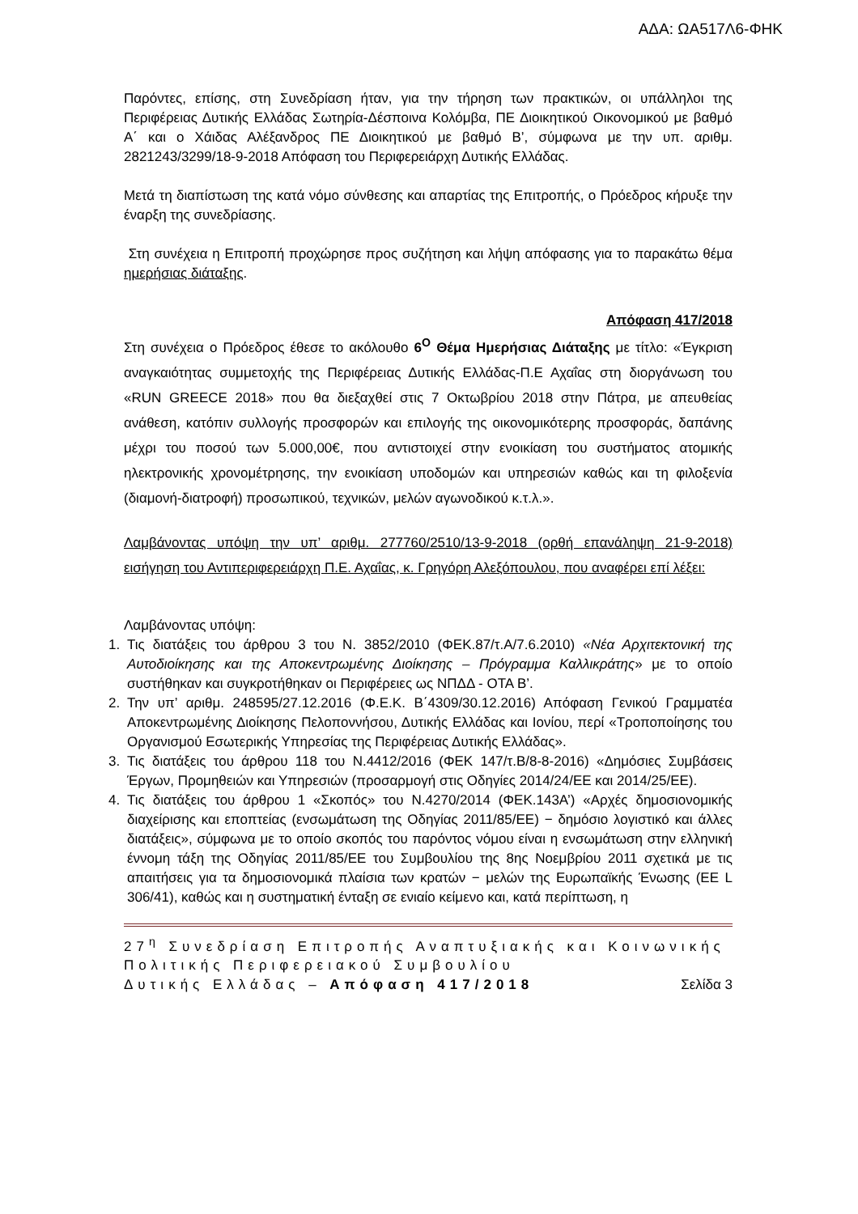ΑΔΑ: ΩΑ517Λ6-ΦΗΚ
Παρόντες, επίσης, στη Συνεδρίαση ήταν, για την τήρηση των πρακτικών, οι υπάλληλοι της Περιφέρειας Δυτικής Ελλάδας Σωτηρία-Δέσποινα Κολόμβα, ΠΕ Διοικητικού Οικονομικού με βαθμό Α΄ και ο Χάιδας Αλέξανδρος ΠΕ Διοικητικού με βαθμό Β’, σύμφωνα με την υπ. αριθμ. 2821243/3299/18-9-2018 Απόφαση του Περιφερειάρχη Δυτικής Ελλάδας.
Μετά τη διαπίστωση της κατά νόμο σύνθεσης και απαρτίας της Επιτροπής, ο Πρόεδρος κήρυξε την έναρξη της συνεδρίασης.
Στη συνέχεια η Επιτροπή προχώρησε προς συζήτηση και λήψη απόφασης για το παρακάτω θέμα ημερήσιας διάταξης.
Απόφαση 417/2018
Στη συνέχεια ο Πρόεδρος έθεσε το ακόλουθο 6<sup>Ο</sup> Θέμα Ημερήσιας Διάταξης με τίτλο: «Έγκριση αναγκαιότητας συμμετοχής της Περιφέρειας Δυτικής Ελλάδας-Π.Ε Αχαΐας στη διοργάνωση του «RUN GREECE 2018» που θα διεξαχθεί στις 7 Οκτωβρίου 2018 στην Πάτρα, με απευθείας ανάθεση, κατόπιν συλλογής προσφορών και επιλογής της οικονομικότερης προσφοράς, δαπάνης μέχρι του ποσού των 5.000,00€, που αντιστοιχεί στην ενοικίαση του συστήματος ατομικής ηλεκτρονικής χρονομέτρησης, την ενοικίαση υποδομών και υπηρεσιών καθώς και τη φιλοξενία (διαμονή-διατροφή) προσωπικού, τεχνικών, μελών αγωνοδικού κ.τ.λ.».
Λαμβάνοντας υπόψη την υπ’ αριθμ. 277760/2510/13-9-2018 (ορθή επανάληψη 21-9-2018) εισήγηση του Αντιπεριφερειάρχη Π.Ε. Αχαΐας, κ. Γρηγόρη Αλεξόπουλου, που αναφέρει επί λέξει:
Λαμβάνοντας υπόψη:
1. Τις διατάξεις του άρθρου 3 του Ν. 3852/2010 (ΦΕΚ.87/τ.Α/7.6.2010) «Νέα Αρχιτεκτονική της Αυτοδιοίκησης και της Αποκεντρωμένης Διοίκησης – Πρόγραμμα Καλλικράτης» με το οποίο συστήθηκαν και συγκροτήθηκαν οι Περιφέρειες ως ΝΠΔΔ - ΟΤΑ Β’.
2. Την υπ’ αριθμ. 248595/27.12.2016 (Φ.Ε.Κ. Β΄4309/30.12.2016) Απόφαση Γενικού Γραμματέα Αποκεντρωμένης Διοίκησης Πελοποννήσου, Δυτικής Ελλάδας και Ιονίου, περί «Τροποποίησης του Οργανισμού Εσωτερικής Υπηρεσίας της Περιφέρειας Δυτικής Ελλάδας».
3. Τις διατάξεις του άρθρου 118 του Ν.4412/2016 (ΦΕΚ 147/τ.Β/8-8-2016) «Δημόσιες Συμβάσεις Έργων, Προμηθειών και Υπηρεσιών (προσαρμογή στις Οδηγίες 2014/24/ΕΕ και 2014/25/ΕΕ).
4. Τις διατάξεις του άρθρου 1 «Σκοπός» του Ν.4270/2014 (ΦΕΚ.143Α’) «Αρχές δημοσιονομικής διαχείρισης και εποπτείας (ενσωμάτωση της Οδηγίας 2011/85/ΕΕ) − δημόσιο λογιστικό και άλλες διατάξεις», σύμφωνα με το οποίο σκοπός του παρόντος νόμου είναι η ενσωμάτωση στην ελληνική έννομη τάξη της Οδηγίας 2011/85/ΕΕ του Συμβουλίου της 8ης Νοεμβρίου 2011 σχετικά με τις απαιτήσεις για τα δημοσιονομικά πλαίσια των κρατών − μελών της Ευρωπαϊκής Ένωσης (ΕΕ L 306/41), καθώς και η συστηματική ένταξη σε ενιαίο κείμενο και, κατά περίπτωση, η
27<sup>η</sup> Συνεδρίαση Επιτροπής Αναπτυξιακής και Κοινωνικής Πολιτικής Περιφερειακού Συμβουλίου
Δυτικής Ελλάδας – Απόφαση 417/2018 Σελίδα 3